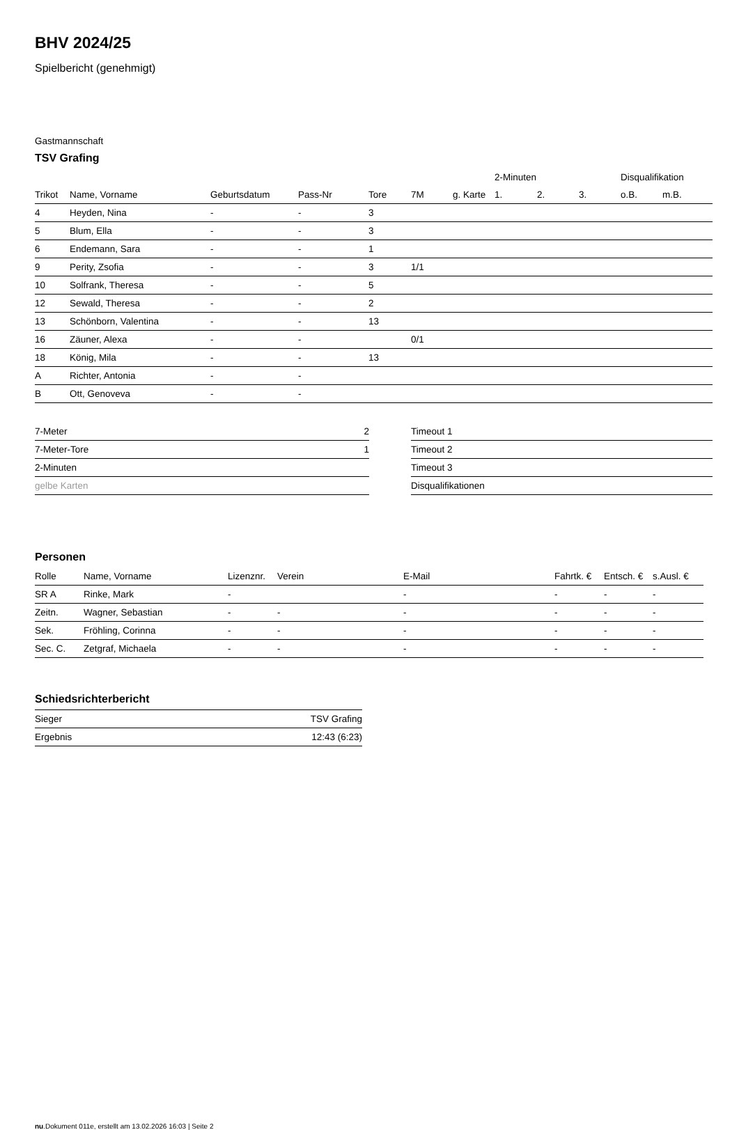BHV 2024/25
Spielbericht (genehmigt)
Gastmannschaft
TSV Grafing
| | | | | | | | 2-Minuten | | | Disqualifikation | |
| --- | --- | --- | --- | --- | --- | --- | --- | --- | --- | --- | --- |
| Trikot | Name, Vorname | Geburtsdatum | Pass-Nr | Tore | 7M | g. Karte | 1. | 2. | 3. | o.B. | m.B. |
| 4 | Heyden, Nina | - | - | 3 | | | | | | | |
| 5 | Blum, Ella | - | - | 3 | | | | | | | |
| 6 | Endemann, Sara | - | - | 1 | | | | | | | |
| 9 | Perity, Zsofia | - | - | 3 | 1/1 | | | | | | |
| 10 | Solfrank, Theresa | - | - | 5 | | | | | | | |
| 12 | Sewald, Theresa | - | - | 2 | | | | | | | |
| 13 | Schönborn, Valentina | - | - | 13 | | | | | | | |
| 16 | Zäuner, Alexa | - | - | | 0/1 | | | | | | |
| 18 | König, Mila | - | - | 13 | | | | | | | |
| A | Richter, Antonia | - | - | | | | | | | | |
| B | Ott, Genoveva | - | - | | | | | | | | |
| 7-Meter | 2 |
| 7-Meter-Tore | 1 |
| 2-Minuten | |
| gelbe Karten | |
| Timeout 1 |
| Timeout 2 |
| Timeout 3 |
| Disqualifikationen |
Personen
| Rolle | Name, Vorname | Lizenznr. | Verein | E-Mail | Fahrtk. € | Entsch. € | s.Ausl. € |
| --- | --- | --- | --- | --- | --- | --- | --- |
| SR A | Rinke, Mark | - | | - | - | - | - |
| Zeitn. | Wagner, Sebastian | - | - | - | - | - | - |
| Sek. | Fröhling, Corinna | - | - | - | - | - | - |
| Sec. C. | Zetgraf, Michaela | - | - | - | - | - | - |
Schiedsrichterbericht
| Sieger | TSV Grafing |
| Ergebnis | 12:43 (6:23) |
nu.Dokument 011e, erstellt am 13.02.2026 16:03 | Seite 2